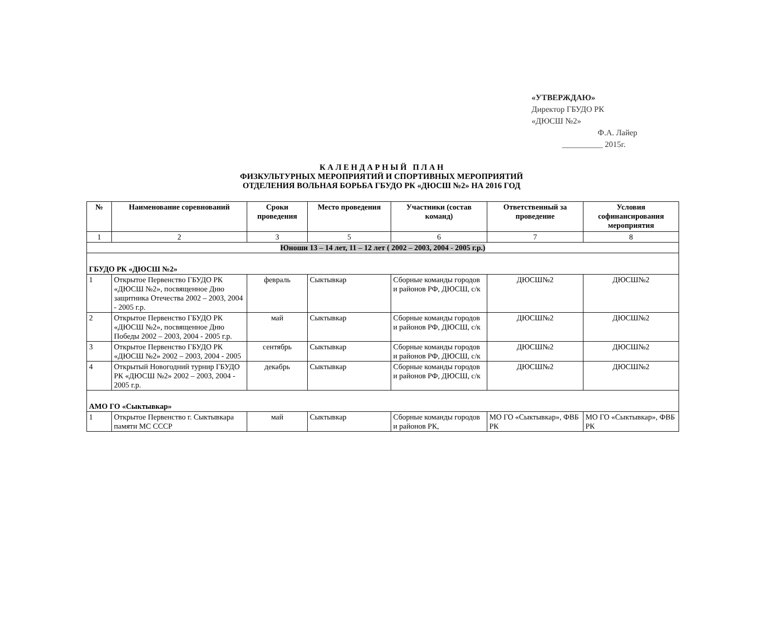«УТВЕРЖДАЮ»
Директор ГБУДО РК
«ДЮСШ №2»
Ф.А. Лайер
__________ 2015г.
К А Л Е Н Д А Р Н Ы Й П Л А Н
ФИЗКУЛЬТУРНЫХ МЕРОПРИЯТИЙ И СПОРТИВНЫХ МЕРОПРИЯТИЙ
ОТДЕЛЕНИЯ ВОЛЬНАЯ БОРЬБА ГБУДО РК «ДЮСШ №2» НА 2016 ГОД
| № | Наименование соревнований | Сроки проведения | Место проведения | Участники (состав команд) | Ответственный за проведение | Условия софинансирования мероприятия |
| --- | --- | --- | --- | --- | --- | --- |
| 1 | 2 | 3 | 5 | 6 | 7 | 8 |
| Юноши 13 – 14 лет, 11 – 12 лет ( 2002 – 2003, 2004 - 2005 г.р.) | | | | | | |
| ГБУДО РК «ДЮСШ №2» | | | | | | |
| 1 | Открытое Первенство ГБУДО РК «ДЮСШ №2», посвященное Дню защитника Отечества 2002 – 2003, 2004 - 2005 г.р. | февраль | Сыктывкар | Сборные команды городов и районов РФ, ДЮСШ, с/к | ДЮСШ№2 | ДЮСШ№2 |
| 2 | Открытое Первенство ГБУДО РК «ДЮСШ №2», посвященное Дню Победы 2002 – 2003, 2004 - 2005 г.р. | май | Сыктывкар | Сборные команды городов и районов РФ, ДЮСШ, с/к | ДЮСШ№2 | ДЮСШ№2 |
| 3 | Открытое Первенство ГБУДО РК «ДЮСШ №2» 2002 – 2003, 2004 - 2005 | сентябрь | Сыктывкар | Сборные команды городов и районов РФ, ДЮСШ, с/к | ДЮСШ№2 | ДЮСШ№2 |
| 4 | Открытый Новогодний турнир ГБУДО РК «ДЮСШ №2» 2002 – 2003, 2004 - 2005 г.р. | декабрь | Сыктывкар | Сборные команды городов и районов РФ, ДЮСШ, с/к | ДЮСШ№2 | ДЮСШ№2 |
| АМО ГО «Сыктывкар» | | | | | | |
| 1 | Открытое Первенство г. Сыктывкара памяти МС СССР | май | Сыктывкар | Сборные команды городов и районов РК, | МО ГО «Сыктывкар», ФВБ РК | МО ГО «Сыктывкар», ФВБ РК |